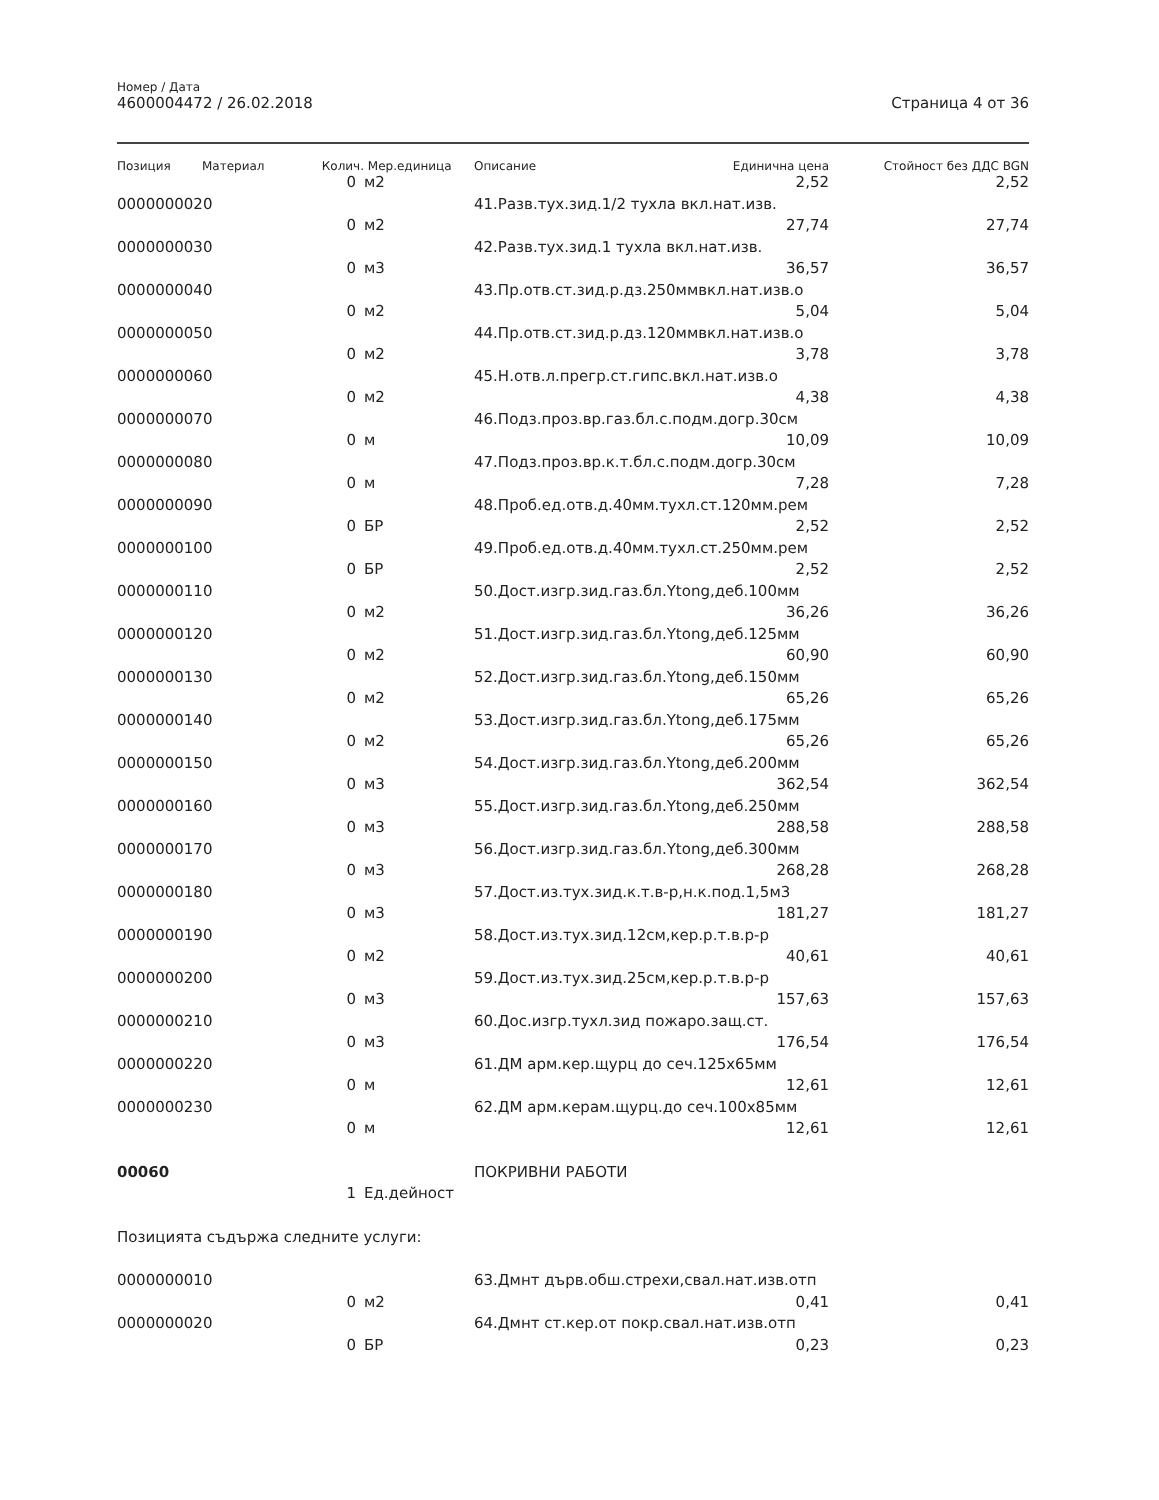Номер / Дата
4600004472 / 26.02.2018
Страница 4 от 36
| Позиция | Материал | Колич. | Мер.единица | Описание | Единична цена | Стойност без ДДС BGN |
| --- | --- | --- | --- | --- | --- | --- |
| | | 0 | м2 | | 2,52 | 2,52 |
| 0000000020 | | | | 41.Разв.тух.зид.1/2 тухла вкл.нат.изв. | | |
| | | 0 | м2 | | 27,74 | 27,74 |
| 0000000030 | | | | 42.Разв.тух.зид.1 тухла вкл.нат.изв. | | |
| | | 0 | м3 | | 36,57 | 36,57 |
| 0000000040 | | | | 43.Пр.отв.ст.зид.р.дз.250ммвкл.нат.изв.о | | |
| | | 0 | м2 | | 5,04 | 5,04 |
| 0000000050 | | | | 44.Пр.отв.ст.зид.р.дз.120ммвкл.нат.изв.о | | |
| | | 0 | м2 | | 3,78 | 3,78 |
| 0000000060 | | | | 45.Н.отв.л.прегр.ст.гипс.вкл.нат.изв.о | | |
| | | 0 | м2 | | 4,38 | 4,38 |
| 0000000070 | | | | 46.Подз.проз.вр.газ.бл.с.подм.догр.30см | | |
| | | 0 | м | | 10,09 | 10,09 |
| 0000000080 | | | | 47.Подз.проз.вр.к.т.бл.с.подм.догр.30см | | |
| | | 0 | м | | 7,28 | 7,28 |
| 0000000090 | | | | 48.Проб.ед.отв.д.40мм.тухл.ст.120мм.рем | | |
| | | 0 | БР | | 2,52 | 2,52 |
| 0000000100 | | | | 49.Проб.ед.отв.д.40мм.тухл.ст.250мм.рем | | |
| | | 0 | БР | | 2,52 | 2,52 |
| 0000000110 | | | | 50.Дост.изгр.зид.газ.бл.Ytong,деб.100мм | | |
| | | 0 | м2 | | 36,26 | 36,26 |
| 0000000120 | | | | 51.Дост.изгр.зид.газ.бл.Ytong,деб.125мм | | |
| | | 0 | м2 | | 60,90 | 60,90 |
| 0000000130 | | | | 52.Дост.изгр.зид.газ.бл.Ytong,деб.150мм | | |
| | | 0 | м2 | | 65,26 | 65,26 |
| 0000000140 | | | | 53.Дост.изгр.зид.газ.бл.Ytong,деб.175мм | | |
| | | 0 | м2 | | 65,26 | 65,26 |
| 0000000150 | | | | 54.Дост.изгр.зид.газ.бл.Ytong,деб.200мм | | |
| | | 0 | м3 | | 362,54 | 362,54 |
| 0000000160 | | | | 55.Дост.изгр.зид.газ.бл.Ytong,деб.250мм | | |
| | | 0 | м3 | | 288,58 | 288,58 |
| 0000000170 | | | | 56.Дост.изгр.зид.газ.бл.Ytong,деб.300мм | | |
| | | 0 | м3 | | 268,28 | 268,28 |
| 0000000180 | | | | 57.Дост.из.тух.зид.к.т.в-р,н.к.под.1,5м3 | | |
| | | 0 | м3 | | 181,27 | 181,27 |
| 0000000190 | | | | 58.Дост.из.тух.зид.12см,кер.р.т.в.р-р | | |
| | | 0 | м2 | | 40,61 | 40,61 |
| 0000000200 | | | | 59.Дост.из.тух.зид.25см,кер.р.т.в.р-р | | |
| | | 0 | м3 | | 157,63 | 157,63 |
| 0000000210 | | | | 60.Дос.изгр.тухл.зид пожаро.защ.ст. | | |
| | | 0 | м3 | | 176,54 | 176,54 |
| 0000000220 | | | | 61.ДМ арм.кер.щурц до сеч.125x65мм | | |
| | | 0 | м | | 12,61 | 12,61 |
| 0000000230 | | | | 62.ДМ арм.керам.щурц.до сеч.100x85мм | | |
| | | 0 | м | | 12,61 | 12,61 |
| 00060 | | | | ПОКРИВНИ РАБОТИ | | |
| | | 1 | Ед.дейност | | | |
| Позицията съдържа следните услуги: | | | | | | |
| 0000000010 | | | | 63.Дмнт дърв.обш.стрехи,свал.нат.изв.отп | | |
| | | 0 | м2 | | 0,41 | 0,41 |
| 0000000020 | | | | 64.Дмнт ст.кер.от покр.свал.нат.изв.отп | | |
| | | 0 | БР | | 0,23 | 0,23 |